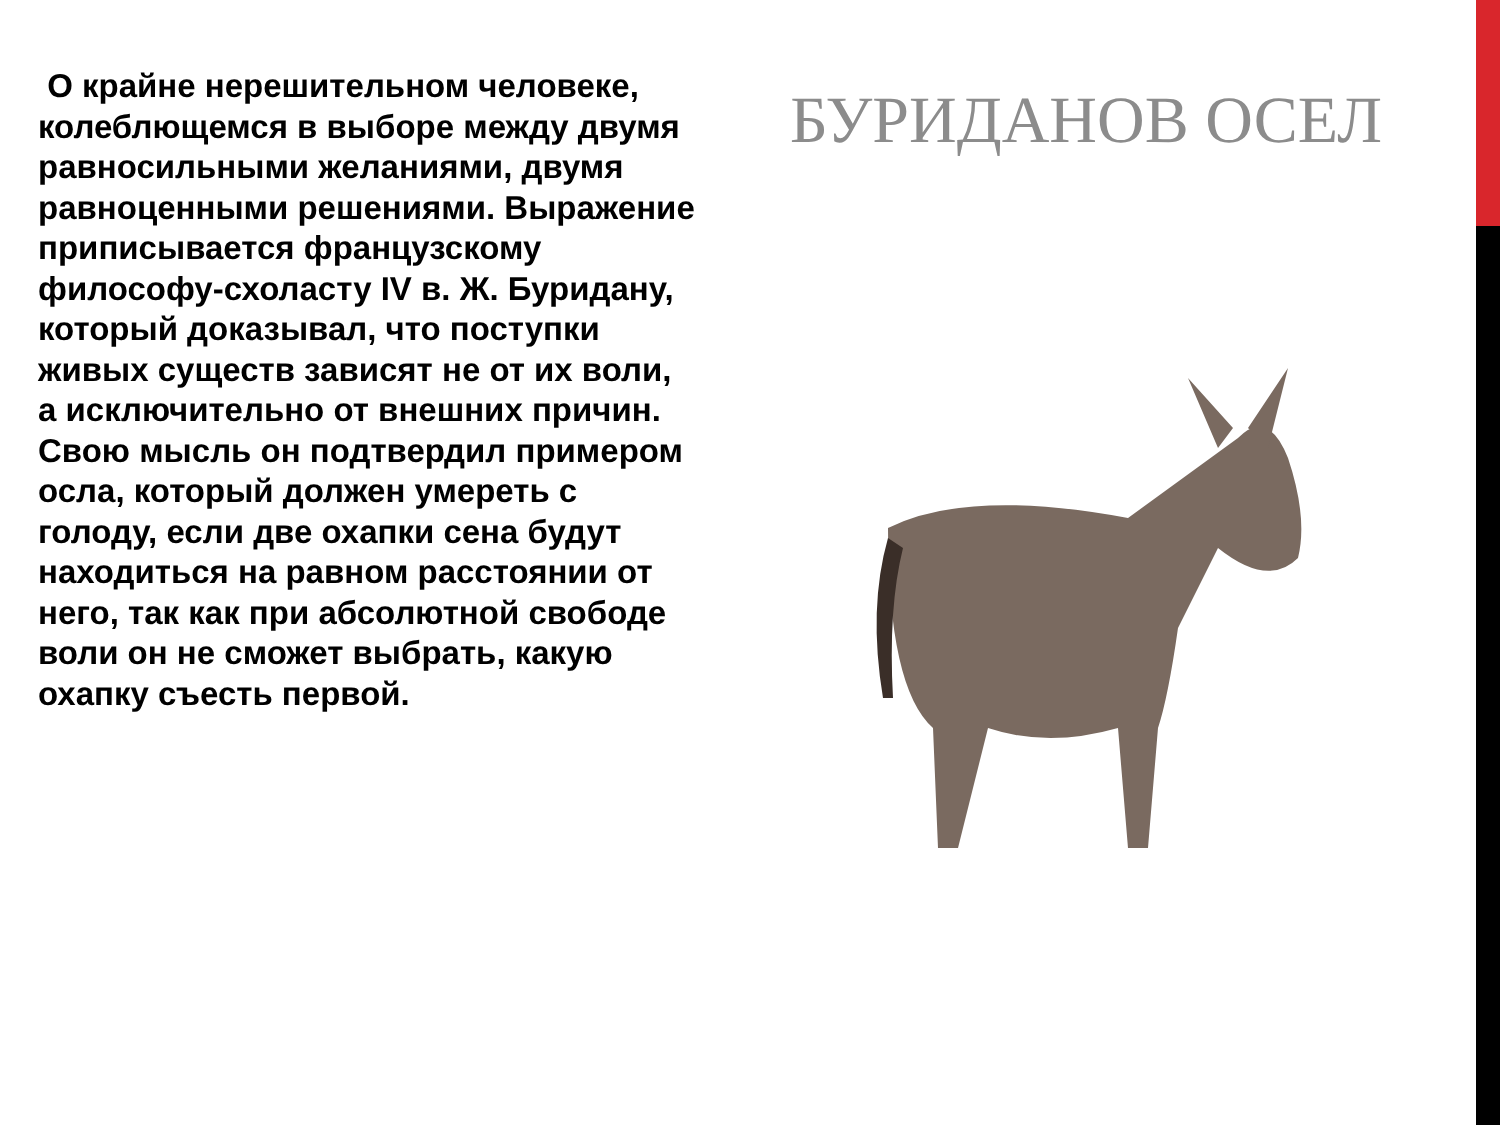О крайне нерешительном человеке, колеблющемся в выборе между двумя равносильными желаниями, двумя равноценными решениями. Выражение приписывается французскому философу-схоласту IV в. Ж. Буридану, который доказывал, что поступки живых существ зависят не от их воли, а исключительно от внешних причин. Свою мысль он подтвердил примером осла, который должен умереть с голоду, если две охапки сена будут находиться на равном расстоянии от него, так как при абсолютной свободе воли он не сможет выбрать, какую охапку съесть первой.
БУРИДАНОВ ОСЕЛ